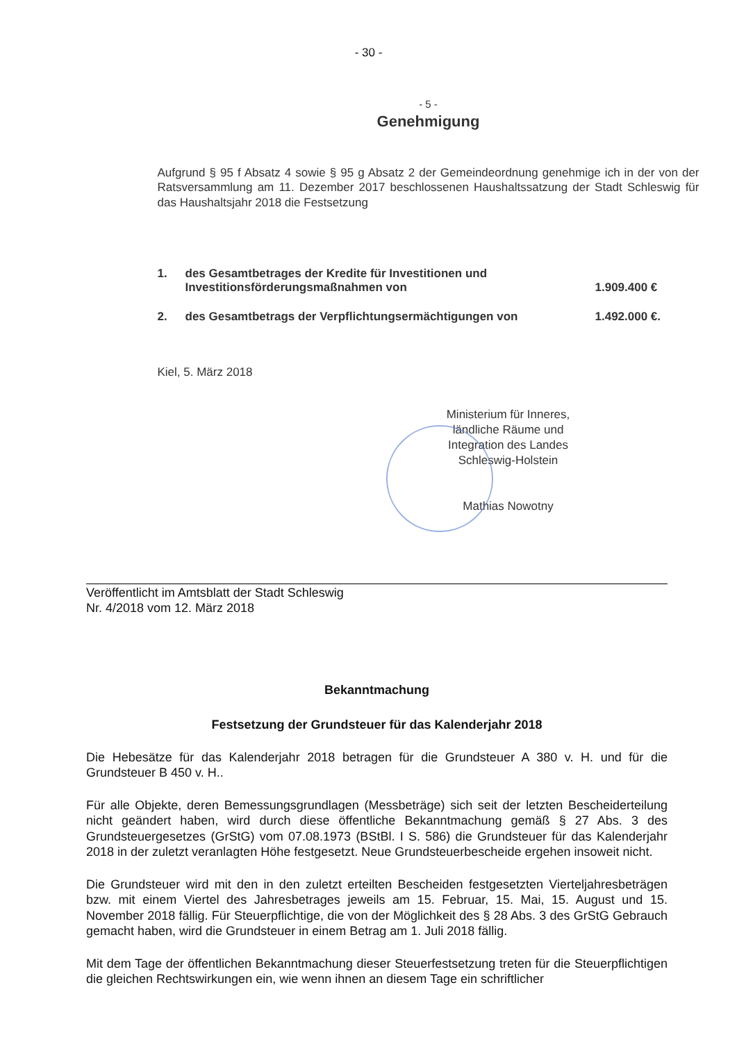- 30 -
- 5 -
Genehmigung
Aufgrund § 95 f Absatz 4 sowie § 95 g Absatz 2 der Gemeindeordnung genehmige ich in der von der Ratsversammlung am 11. Dezember 2017 beschlossenen Haushaltssatzung der Stadt Schleswig für das Haushaltsjahr 2018 die Festsetzung
1. des Gesamtbetrages der Kredite für Investitionen und Investitionsförderungsmaßnahmen von 1.909.400 €
2. des Gesamtbetrags der Verpflichtungsermächtigungen von 1.492.000 €.
Kiel, 5. März 2018
Ministerium für Inneres, ländliche Räume und Integration des Landes Schleswig-Holstein
Mathias Nowotny
Veröffentlicht im Amtsblatt der Stadt Schleswig
Nr. 4/2018 vom 12. März 2018
Bekanntmachung
Festsetzung der Grundsteuer für das Kalenderjahr 2018
Die Hebesätze für das Kalenderjahr 2018 betragen für die Grundsteuer A 380 v. H. und für die Grundsteuer B 450 v. H..
Für alle Objekte, deren Bemessungsgrundlagen (Messbeträge) sich seit der letzten Bescheiderteilung nicht geändert haben, wird durch diese öffentliche Bekanntmachung gemäß § 27 Abs. 3 des Grundsteuergesetzes (GrStG) vom 07.08.1973 (BStBl. I S. 586) die Grundsteuer für das Kalenderjahr 2018 in der zuletzt veranlagten Höhe festgesetzt. Neue Grundsteuerbescheide ergehen insoweit nicht.
Die Grundsteuer wird mit den in den zuletzt erteilten Bescheiden festgesetzten Vierteljahresbeträgen bzw. mit einem Viertel des Jahresbetrages jeweils am 15. Februar, 15. Mai, 15. August und 15. November 2018 fällig. Für Steuerpflichtige, die von der Möglichkeit des § 28 Abs. 3 des GrStG Gebrauch gemacht haben, wird die Grundsteuer in einem Betrag am 1. Juli 2018 fällig.
Mit dem Tage der öffentlichen Bekanntmachung dieser Steuerfestsetzung treten für die Steuerpflichtigen die gleichen Rechtswirkungen ein, wie wenn ihnen an diesem Tage ein schriftlicher